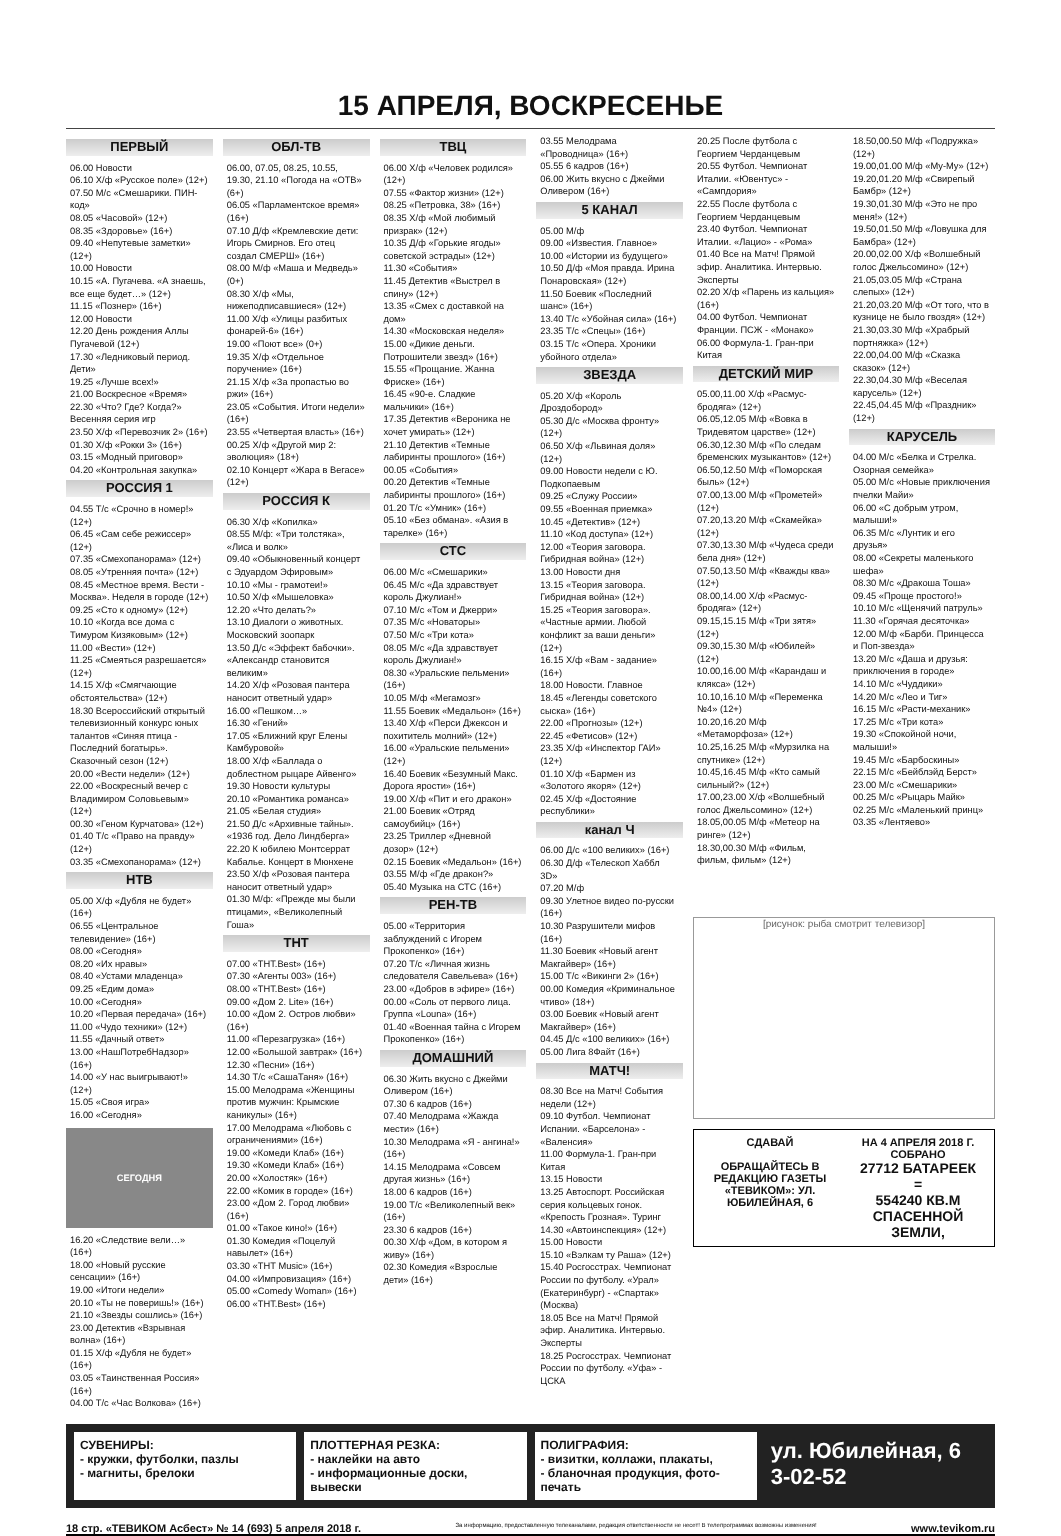15 АПРЕЛЯ, ВОСКРЕСЕНЬЕ
ПЕРВЫЙ
06.00 Новости
06.10 Х/ф «Русское поле» (12+)
07.50 М/с «Смешарики. ПИН-код»
08.05 «Часовой» (12+)
08.35 «Здоровье» (16+)
09.40 «Непутевые заметки» (12+)
10.00 Новости
10.15 «А. Пугачева. «А знаешь, все еще будет…» (12+)
11.15 «Познер» (16+)
12.00 Новости
12.20 День рождения Аллы Пугачевой (12+)
17.30 «Ледниковый период. Дети»
19.25 «Лучше всех!»
21.00 Воскресное «Время»
22.30 «Что? Где? Когда?» Весенняя серия игр
23.50 Х/ф «Перевозчик 2» (16+)
01.30 Х/ф «Рокки 3» (16+)
03.15 «Модный приговор»
04.20 «Контрольная закупка»
РОССИЯ 1
04.55 Т/с «Срочно в номер!» (12+)
06.45 «Сам себе режиссер» (12+)
07.35 «Смехопанорама» (12+)
08.05 «Утренняя почта» (12+)
08.45 «Местное время. Вести - Москва». Неделя в городе (12+)
09.25 «Сто к одному» (12+)
10.10 «Когда все дома с Тимуром Кизяковым» (12+)
11.00 «Вести» (12+)
11.25 «Смеяться разрешается» (12+)
14.15 Х/ф «Смягчающие обстоятельства» (12+)
18.30 Всероссийский открытый телевизионный конкурс юных талантов «Синяя птица - Последний богатырь». Сказочный сезон (12+)
20.00 «Вести недели» (12+)
22.00 «Воскресный вечер с Владимиром Соловьевым» (12+)
00.30 «Геном Курчатова» (12+)
01.40 Т/с «Право на правду» (12+)
03.35 «Смехопанорама» (12+)
НТВ
05.00 Х/ф «Дубля не будет» (16+)
06.55 «Центральное телевидение» (16+)
08.00 «Сегодня»
08.20 «Их нравы»
08.40 «Устами младенца»
09.25 «Едим дома»
10.00 «Сегодня»
10.20 «Первая передача» (16+)
11.00 «Чудо техники» (12+)
11.55 «Дачный ответ»
13.00 «НашПотребНадзор» (16+)
14.00 «У нас выигрывают!» (12+)
15.05 «Своя игра»
16.00 «Сегодня»
СЕГОДНЯ
16.20 «Следствие вели…» (16+)
18.00 «Новый русские сенсации» (16+)
19.00 «Итоги недели»
20.10 «Ты не поверишь!» (16+)
21.10 «Звезды сошлись» (16+)
23.00 Детектив «Взрывная волна» (16+)
01.15 Х/ф «Дубля не будет» (16+)
03.05 «Таинственная Россия» (16+)
04.00 Т/с «Час Волкова» (16+)
ОБЛ-ТВ
06.00, 07.05, 08.25, 10.55, 19.30, 21.10 «Погода на «ОТВ» (6+)
06.05 «Парламентское время» (16+)
07.10 Д/ф «Кремлевские дети: Игорь Смирнов. Его отец создал СМЕРШ» (16+)
08.00 М/ф «Маша и Медведь» (0+)
08.30 Х/ф «Мы, нижеподписавшиеся» (12+)
11.00 Х/ф «Улицы разбитых фонарей-6» (16+)
19.00 «Поют все» (0+)
19.35 Х/ф «Отдельное поручение» (16+)
21.15 Х/ф «За пропастью во ржи» (16+)
23.05 «События. Итоги недели» (16+)
23.55 «Четвертая власть» (16+)
00.25 Х/ф «Другой мир 2: эволюция» (18+)
02.10 Концерт «Жара в Вегасе» (12+)
РОССИЯ К
06.30 Х/ф «Копилка»
08.55 М/ф: «Три толстяка», «Лиса и волк»
09.40 «Обыкновенный концерт с Эдуардом Эфировым»
10.10 «Мы - грамотеи!»
10.50 Х/ф «Мышеловка»
12.20 «Что делать?»
13.10 Диалоги о животных. Московский зоопарк
13.50 Д/с «Эффект бабочки». «Александр становится великим»
14.20 Х/ф «Розовая пантера наносит ответный удар»
16.00 «Пешком…»
16.30 «Гений»
17.05 «Ближний круг Елены Камбуровой»
18.00 Х/ф «Баллада о доблестном рыцаре Айвенго»
19.30 Новости культуры
20.10 «Романтика романса»
21.05 «Белая студия»
21.50 Д/с «Архивные тайны». «1936 год. Дело Линдберга»
22.20 К юбилею Монтсеррат Кабалье. Концерт в Мюнхене
23.50 Х/ф «Розовая пантера наносит ответный удар»
01.30 М/ф: «Прежде мы были птицами», «Великолепный Гоша»
ТНТ
07.00 «ТНТ.Best» (16+)
07.30 «Агенты 003» (16+)
08.00 «ТНТ.Best» (16+)
09.00 «Дом 2. Lite» (16+)
10.00 «Дом 2. Остров любви» (16+)
11.00 «Перезагрузка» (16+)
12.00 «Большой завтрак» (16+)
12.30 «Песни» (16+)
14.30 Т/с «СашаТаня» (16+)
15.00 Мелодрама «Женщины против мужчин: Крымские каникулы» (16+)
17.00 Мелодрама «Любовь с ограничениями» (16+)
19.00 «Комеди Клаб» (16+)
19.30 «Комеди Клаб» (16+)
20.00 «Холостяк» (16+)
22.00 «Комик в городе» (16+)
23.00 «Дом 2. Город любви» (16+)
01.00 «Такое кино!» (16+)
01.30 Комедия «Поцелуй навылет» (16+)
03.30 «ТНТ Music» (16+)
04.00 «Импровизация» (16+)
05.00 «Comedy Woman» (16+)
06.00 «ТНТ.Best» (16+)
ТВЦ
06.00 Х/ф «Человек родился» (12+)
07.55 «Фактор жизни» (12+)
08.25 «Петровка, 38» (16+)
08.35 Х/ф «Мой любимый призрак» (12+)
10.35 Д/ф «Горькие ягоды» советской эстрады» (12+)
11.30 «События»
11.45 Детектив «Выстрел в спину» (12+)
13.35 «Смех с доставкой на дом»
14.30 «Московская неделя»
15.00 «Дикие деньги. Потрошители звезд» (16+)
15.55 «Прощание. Жанна Фриске» (16+)
16.45 «90-е. Сладкие мальчики» (16+)
17.35 Детектив «Вероника не хочет умирать» (12+)
21.10 Детектив «Темные лабиринты прошлого» (16+)
00.05 «События»
00.20 Детектив «Темные лабиринты прошлого» (16+)
01.20 Т/с «Умник» (16+)
05.10 «Без обмана». «Азия в тарелке» (16+)
СТС
06.00 М/с «Смешарики»
06.45 М/с «Да здравствует король Джулиан!»
07.10 М/с «Том и Джерри»
07.35 М/с «Новаторы»
07.50 М/с «Три кота»
08.05 М/с «Да здравствует король Джулиан!»
08.30 «Уральские пельмени» (16+)
10.05 М/ф «Мегамозг»
11.55 Боевик «Медальон» (16+)
13.40 Х/ф «Перси Джексон и похититель молний» (12+)
16.00 «Уральские пельмени» (12+)
16.40 Боевик «Безумный Макс. Дорога ярости» (16+)
19.00 Х/ф «Пит и его дракон»
21.00 Боевик «Отряд самоубийц» (16+)
23.25 Триллер «Дневной дозор» (12+)
02.15 Боевик «Медальон» (16+)
03.55 М/ф «Где дракон?»
05.40 Музыка на СТС (16+)
РЕН-ТВ
05.00 «Территория заблуждений с Игорем Прокопенко» (16+)
07.20 Т/с «Личная жизнь следователя Савельева» (16+)
23.00 «Добров в эфире» (16+)
00.00 «Соль от первого лица. Группа «Louna» (16+)
01.40 «Военная тайна с Игорем Прокопенко» (16+)
ДОМАШНИЙ
06.30 Жить вкусно с Джейми Оливером (16+)
07.30 6 кадров (16+)
07.40 Мелодрама «Жажда мести» (16+)
10.30 Мелодрама «Я - ангина!» (16+)
14.15 Мелодрама «Совсем другая жизнь» (16+)
18.00 6 кадров (16+)
19.00 Т/с «Великолепный век» (16+)
23.30 6 кадров (16+)
00.30 Х/ф «Дом, в котором я живу» (16+)
02.30 Комедия «Взрослые дети» (16+)
03.55 Мелодрама «Проводница» (16+)
05.55 6 кадров (16+)
06.00 Жить вкусно с Джейми Оливером (16+)
5 КАНАЛ
05.00 М/ф
09.00 «Известия. Главное»
10.00 «Истории из будущего»
10.50 Д/ф «Моя правда. Ирина Понаровская» (12+)
11.50 Боевик «Последний шанс» (16+)
13.40 Т/с «Убойная сила» (16+)
23.35 Т/с «Спецы» (16+)
03.15 Т/с «Опера. Хроники убойного отдела»
ЗВЕЗДА
05.20 Х/ф «Король Дроздобород»
05.30 Д/с «Москва фронту» (12+)
06.50 Х/ф «Львиная доля» (12+)
09.00 Новости недели с Ю. Подкопаевым
09.25 «Служу России»
09.55 «Военная приемка»
10.45 «Детектив» (12+)
11.10 «Код доступа» (12+)
12.00 «Теория заговора. Гибридная война» (12+)
13.00 Новости дня
13.15 «Теория заговора. Гибридная война» (12+)
15.25 «Теория заговора». «Частные армии. Любой конфликт за ваши деньги» (12+)
16.15 Х/ф «Вам - задание» (16+)
18.00 Новости. Главное
18.45 «Легенды советского сыска» (16+)
22.00 «Прогнозы» (12+)
22.45 «Фетисов» (12+)
23.35 Х/ф «Инспектор ГАИ» (12+)
01.10 Х/ф «Бармен из «Золотого якоря» (12+)
02.45 Х/ф «Достояние республики»
канал Ч
06.00 Д/с «100 великих» (16+)
06.30 Д/ф «Телескоп Хаббл 3D»
07.20 М/ф
09.30 Улетное видео по-русски (16+)
10.30 Разрушители мифов (16+)
11.30 Боевик «Новый агент Макгайвер» (16+)
15.00 Т/с «Викинги 2» (16+)
00.00 Комедия «Криминальное чтиво» (18+)
03.00 Боевик «Новый агент Макгайвер» (16+)
04.45 Д/с «100 великих» (16+)
05.00 Лига 8Файт (16+)
МАТЧ!
08.30 Все на Матч! События недели (12+)
09.10 Футбол. Чемпионат Испании. «Барселона» - «Валенсия»
11.00 Формула-1. Гран-при Китая
13.15 Новости
13.25 Автоспорт. Российская серия кольцевых гонок. «Крепость Грозная». Туринг
14.30 «Автоинспекция» (12+)
15.00 Новости
15.10 «Вэлкам ту Раша» (12+)
15.40 Росгосстрах. Чемпионат России по футболу. «Урал» (Екатеринбург) - «Спартак» (Москва)
18.05 Все на Матч! Прямой эфир. Аналитика. Интервью. Эксперты
18.25 Росгосстрах. Чемпионат России по футболу. «Уфа» - ЦСКА
20.25 После футбола с Георгием Черданцевым
20.55 Футбол. Чемпионат Италии. «Ювентус» - «Сампдория»
22.55 После футбола с Георгием Черданцевым
23.40 Футбол. Чемпионат Италии. «Лацио» - «Рома»
01.40 Все на Матч! Прямой эфир. Аналитика. Интервью. Эксперты
02.20 Х/ф «Парень из кальция» (16+)
04.00 Футбол. Чемпионат Франции. ПСЖ - «Монако»
06.00 Формула-1. Гран-при Китая
ДЕТСКИЙ МИР
05.00,11.00 Х/ф «Расмус-бродяга» (12+)
06.05,12.05 М/ф «Вовка в Тридевятом царстве» (12+)
06.30,12.30 М/ф «По следам бременских музыкантов» (12+)
06.50,12.50 М/ф «Поморская быль» (12+)
07.00,13.00 М/ф «Прометей» (12+)
07.20,13.20 М/ф «Скамейка» (12+)
07.30,13.30 М/ф «Чудеса среди бела дня» (12+)
07.50,13.50 М/ф «Кважды ква» (12+)
08.00,14.00 Х/ф «Расмус-бродяга» (12+)
09.15,15.15 М/ф «Три зятя» (12+)
09.30,15.30 М/ф «Юбилей» (12+)
10.00,16.00 М/ф «Карандаш и клякса» (12+)
10.10,16.10 М/ф «Переменка №4» (12+)
10.20,16.20 М/ф «Метаморфоза» (12+)
10.25,16.25 М/ф «Мурзилка на спутнике» (12+)
10.45,16.45 М/ф «Кто самый сильный?» (12+)
17.00,23.00 Х/ф «Волшебный голос Джельсомино» (12+)
18.05,00.05 М/ф «Метеор на ринге» (12+)
18.30,00.30 М/ф «Фильм, фильм, фильм» (12+)
18.50,00.50 М/ф «Подружка» (12+)
19.00,01.00 М/ф «Му-Му» (12+)
19.20,01.20 М/ф «Свирепый Бамбр» (12+)
19.30,01.30 М/ф «Это не про меня!» (12+)
19.50,01.50 М/ф «Ловушка для Бамбра» (12+)
20.00,02.00 Х/ф «Волшебный голос Джельсомино» (12+)
21.05,03.05 М/ф «Страна слепых» (12+)
21.20,03.20 М/ф «От того, что в кузнице не было гвоздя» (12+)
21.30,03.30 М/ф «Храбрый портняжка» (12+)
22.00,04.00 М/ф «Сказка сказок» (12+)
22.30,04.30 М/ф «Веселая карусель» (12+)
22.45,04.45 М/ф «Праздник» (12+)
КАРУСЕЛЬ
04.00 М/с «Белка и Стрелка. Озорная семейка»
05.00 М/с «Новые приключения пчелки Майи»
06.00 «С добрым утром, малыши!»
06.35 М/с «Лунтик и его друзья»
08.00 «Секреты маленького шефа»
08.30 М/с «Дракоша Тоша»
09.45 «Проще простого!»
10.10 М/с «Щенячий патруль»
11.30 «Горячая десяточка»
12.00 М/ф «Барби. Принцесса и Поп-звезда»
13.20 М/с «Даша и друзья: приключения в городе»
14.10 М/с «Чуддики»
14.20 М/с «Лео и Тиг»
16.15 М/с «Расти-механик»
17.25 М/с «Три кота»
19.30 «Спокойной ночи, малыши!»
19.45 М/с «Барбоскины»
22.15 М/с «Бейблэйд Берст»
23.00 М/с «Смешарики»
00.25 М/с «Рыцарь Майк»
02.25 М/с «Маленький принц»
03.35 «Лентяево»
[рисунок: рыба смотрит телевизор]
СДАВАЙ
ОБРАЩАЙТЕСЬ В РЕДАКЦИЮ ГАЗЕТЫ «ТЕВИКОМ»: УЛ. ЮБИЛЕЙНАЯ, 6
НА 4 АПРЕЛЯ 2018 Г. СОБРАНО
27712 БАТАРЕЕК
=
554240 КВ.М СПАСЕННОЙ ЗЕМЛИ,
СУВЕНИРЫ:
- кружки, футболки, пазлы
- магниты, брелоки
ПЛОТТЕРНАЯ РЕЗКА:
- наклейки на авто
- информационные доски, вывески
ПОЛИГРАФИЯ:
- визитки, коллажи, плакаты,
- бланочная продукция, фото-печать
ул. Юбилейная, 6
3-02-52
18 стр. «ТЕВИКОМ Асбест» № 14 (693) 5 апреля 2018 г. За информацию, предоставленную телеканалами, редакция ответственности не несет! В телепрограммах возможны изменения! www.tevikom.ru